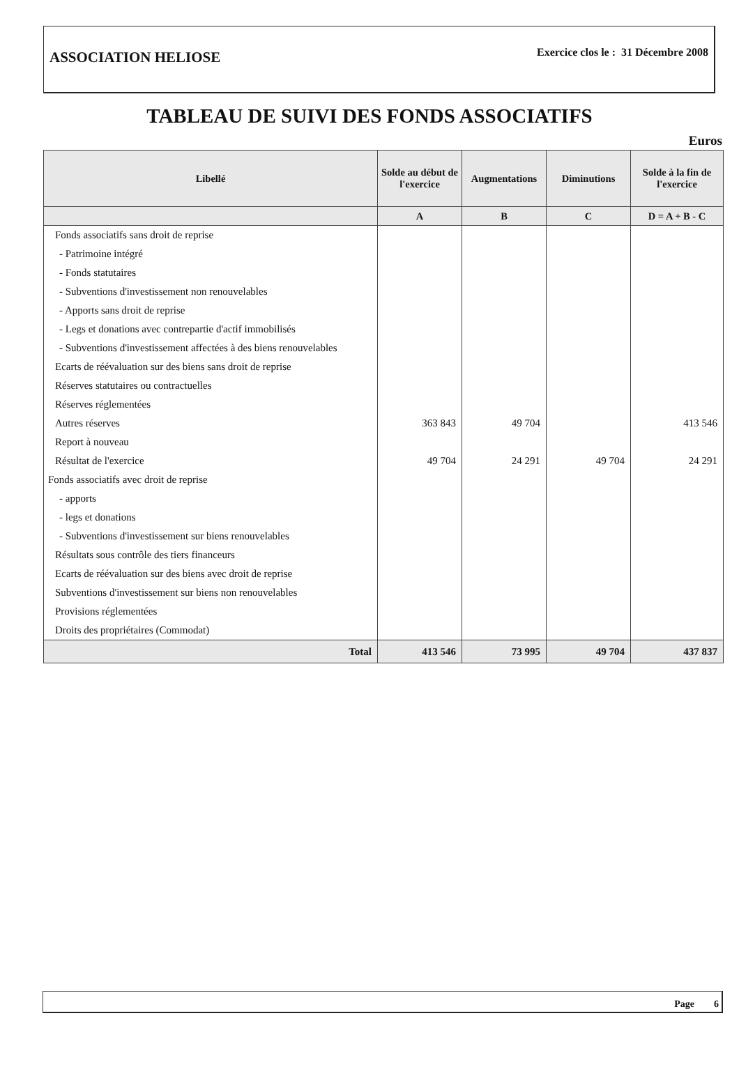ASSOCIATION HELIOSE
Exercice clos le : 31 Décembre 2008
TABLEAU DE SUIVI DES FONDS ASSOCIATIFS
Euros
| Libellé | Solde au début de l'exercice | Augmentations | Diminutions | Solde à la fin de l'exercice |
| --- | --- | --- | --- | --- |
| | A | B | C | D = A + B - C |
| Fonds associatifs sans droit de reprise | | | | |
| - Patrimoine intégré | | | | |
| - Fonds statutaires | | | | |
| - Subventions d'investissement non renouvelables | | | | |
| - Apports sans droit de reprise | | | | |
| - Legs et donations avec contrepartie d'actif immobilisés | | | | |
| - Subventions d'investissement affectées à des biens renouvelables | | | | |
| Ecarts de réévaluation sur des biens sans droit de reprise | | | | |
| Réserves statutaires ou contractuelles | | | | |
| Réserves réglementées | | | | |
| Autres réserves | 363 843 | 49 704 | | 413 546 |
| Report à nouveau | | | | |
| Résultat de l'exercice | 49 704 | 24 291 | 49 704 | 24 291 |
| Fonds associatifs avec droit de reprise | | | | |
| - apports | | | | |
| - legs et donations | | | | |
| - Subventions d'investissement sur biens renouvelables | | | | |
| Résultats sous contrôle des tiers financeurs | | | | |
| Ecarts de réévaluation sur des biens avec droit de reprise | | | | |
| Subventions d'investissement sur biens non renouvelables | | | | |
| Provisions réglementées | | | | |
| Droits des propriétaires (Commodat) | | | | |
| Total | 413 546 | 73 995 | 49 704 | 437 837 |
Page 6